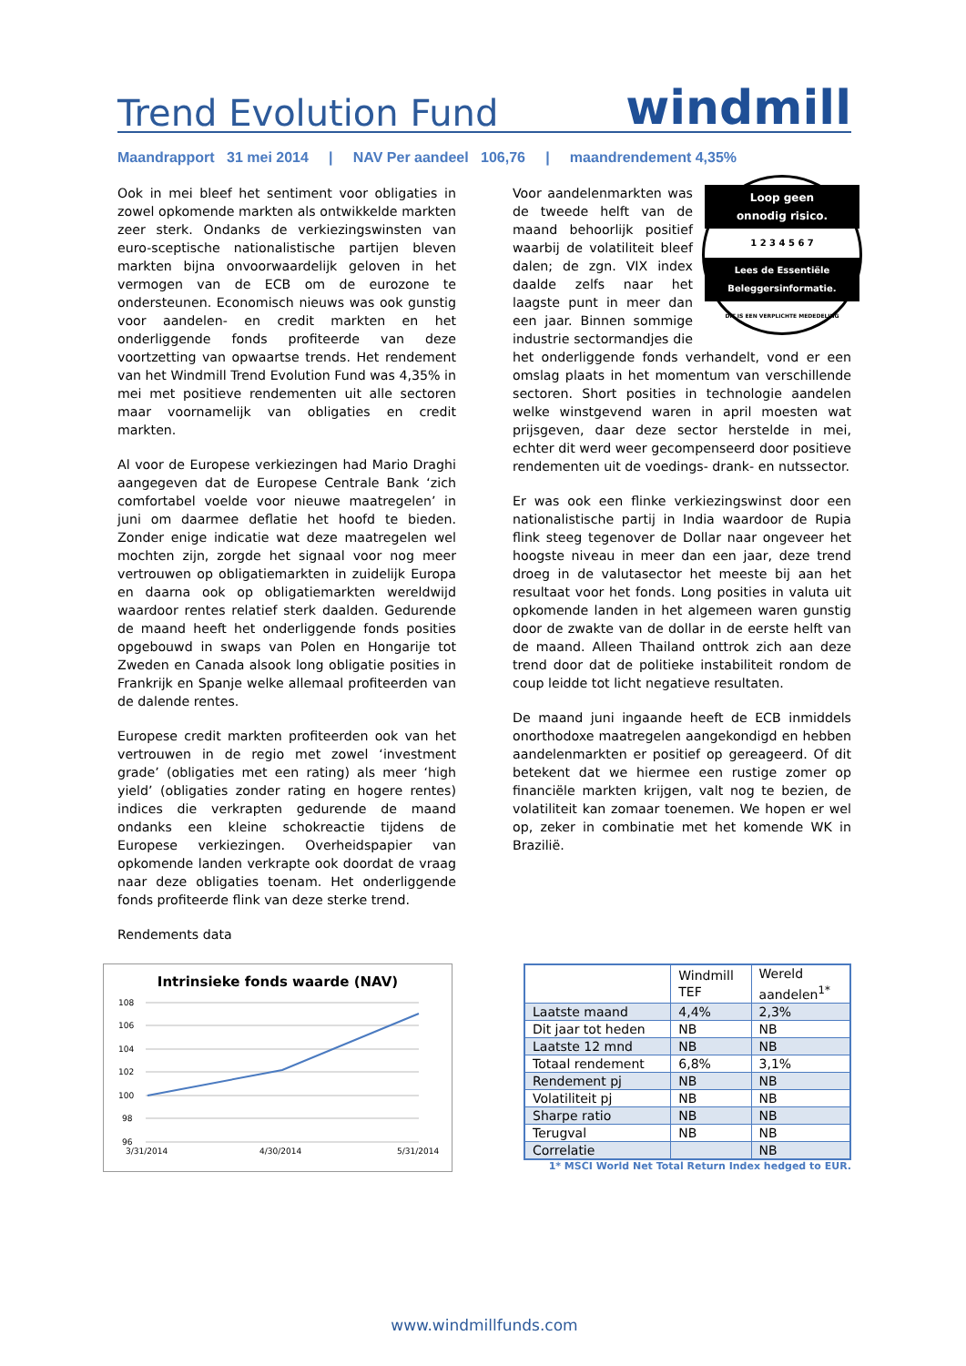Trend Evolution Fund
windmill
Maandrapport 31 mei 2014 | NAV Per aandeel 106,76 | maandrendement 4,35%
Ook in mei bleef het sentiment voor obligaties in zowel opkomende markten als ontwikkelde markten zeer sterk. Ondanks de verkiezingswinsten van euro-sceptische nationalistische partijen bleven markten bijna onvoorwaardelijk geloven in het vermogen van de ECB om de eurozone te ondersteunen. Economisch nieuws was ook gunstig voor aandelen- en credit markten en het onderliggende fonds profiteerde van deze voortzetting van opwaartse trends. Het rendement van het Windmill Trend Evolution Fund was 4,35% in mei met positieve rendementen uit alle sectoren maar voornamelijk van obligaties en credit markten.
Al voor de Europese verkiezingen had Mario Draghi aangegeven dat de Europese Centrale Bank ‘zich comfortabel voelde voor nieuwe maatregelen’ in juni om daarmee deflatie het hoofd te bieden. Zonder enige indicatie wat deze maatregelen wel mochten zijn, zorgde het signaal voor nog meer vertrouwen op obligatiemarkten in zuidelijk Europa en daarna ook op obligatiemarkten wereldwijd waardoor rentes relatief sterk daalden. Gedurende de maand heeft het onderliggende fonds posities opgebouwd in swaps van Polen en Hongarije tot Zweden en Canada alsook long obligatie posities in Frankrijk en Spanje welke allemaal profiteerden van de dalende rentes.
Europese credit markten profiteerden ook van het vertrouwen in de regio met zowel ‘investment grade’ (obligaties met een rating) als meer ‘high yield’ (obligaties zonder rating en hogere rentes) indices die verkrapten gedurende de maand ondanks een kleine schokreactie tijdens de Europese verkiezingen. Overheidspapier van opkomende landen verkrapte ook doordat de vraag naar deze obligaties toenam. Het onderliggende fonds profiteerde flink van deze sterke trend.
Rendements data
Loop geen
onnodig risico.
1 2 3 4 5 6 7
Lees de Essentiële
Beleggersinformatie.
DIT IS EEN VERPLICHTE MEDEDELING
Voor aandelenmarkten was de tweede helft van de maand behoorlijk positief waarbij de volatiliteit bleef dalen; de zgn. VIX index daalde zelfs naar het laagste punt in meer dan een jaar. Binnen sommige industrie sectormandjes die het onderliggende fonds verhandelt, vond er een omslag plaats in het momentum van verschillende sectoren. Short posities in technologie aandelen welke winstgevend waren in april moesten wat prijsgeven, daar deze sector herstelde in mei, echter dit werd weer gecompenseerd door positieve rendementen uit de voedings- drank- en nutssector.
Er was ook een flinke verkiezingswinst door een nationalistische partij in India waardoor de Rupia flink steeg tegenover de Dollar naar ongeveer het hoogste niveau in meer dan een jaar, deze trend droeg in de valutasector het meeste bij aan het resultaat voor het fonds. Long posities in valuta uit opkomende landen in het algemeen waren gunstig door de zwakte van de dollar in de eerste helft van de maand. Alleen Thailand onttrok zich aan deze trend door dat de politieke instabiliteit rondom de coup leidde tot licht negatieve resultaten.
De maand juni ingaande heeft de ECB inmiddels onorthodoxe maatregelen aangekondigd en hebben aandelenmarkten er positief op gereageerd. Of dit betekent dat we hiermee een rustige zomer op financiële markten krijgen, valt nog te bezien, de volatiliteit kan zomaar toenemen. We hopen er wel op, zeker in combinatie met het komende WK in Brazilië.
Intrinsieke fonds waarde (NAV)
108
106
104
102
100
98
96
3/31/2014
4/30/2014
5/31/2014
| | Windmill TEF | Wereld aandelen<sup>1*</sup> |
| Laatste maand | 4,4% | 2,3% |
| Dit jaar tot heden | NB | NB |
| Laatste 12 mnd | NB | NB |
| Totaal rendement | 6,8% | 3,1% |
| Rendement pj | NB | NB |
| Volatiliteit pj | NB | NB |
| Sharpe ratio | NB | NB |
| Terugval | NB | NB |
| Correlatie | | NB |
1* MSCI World Net Total Return Index hedged to EUR.
www.windmillfunds.com